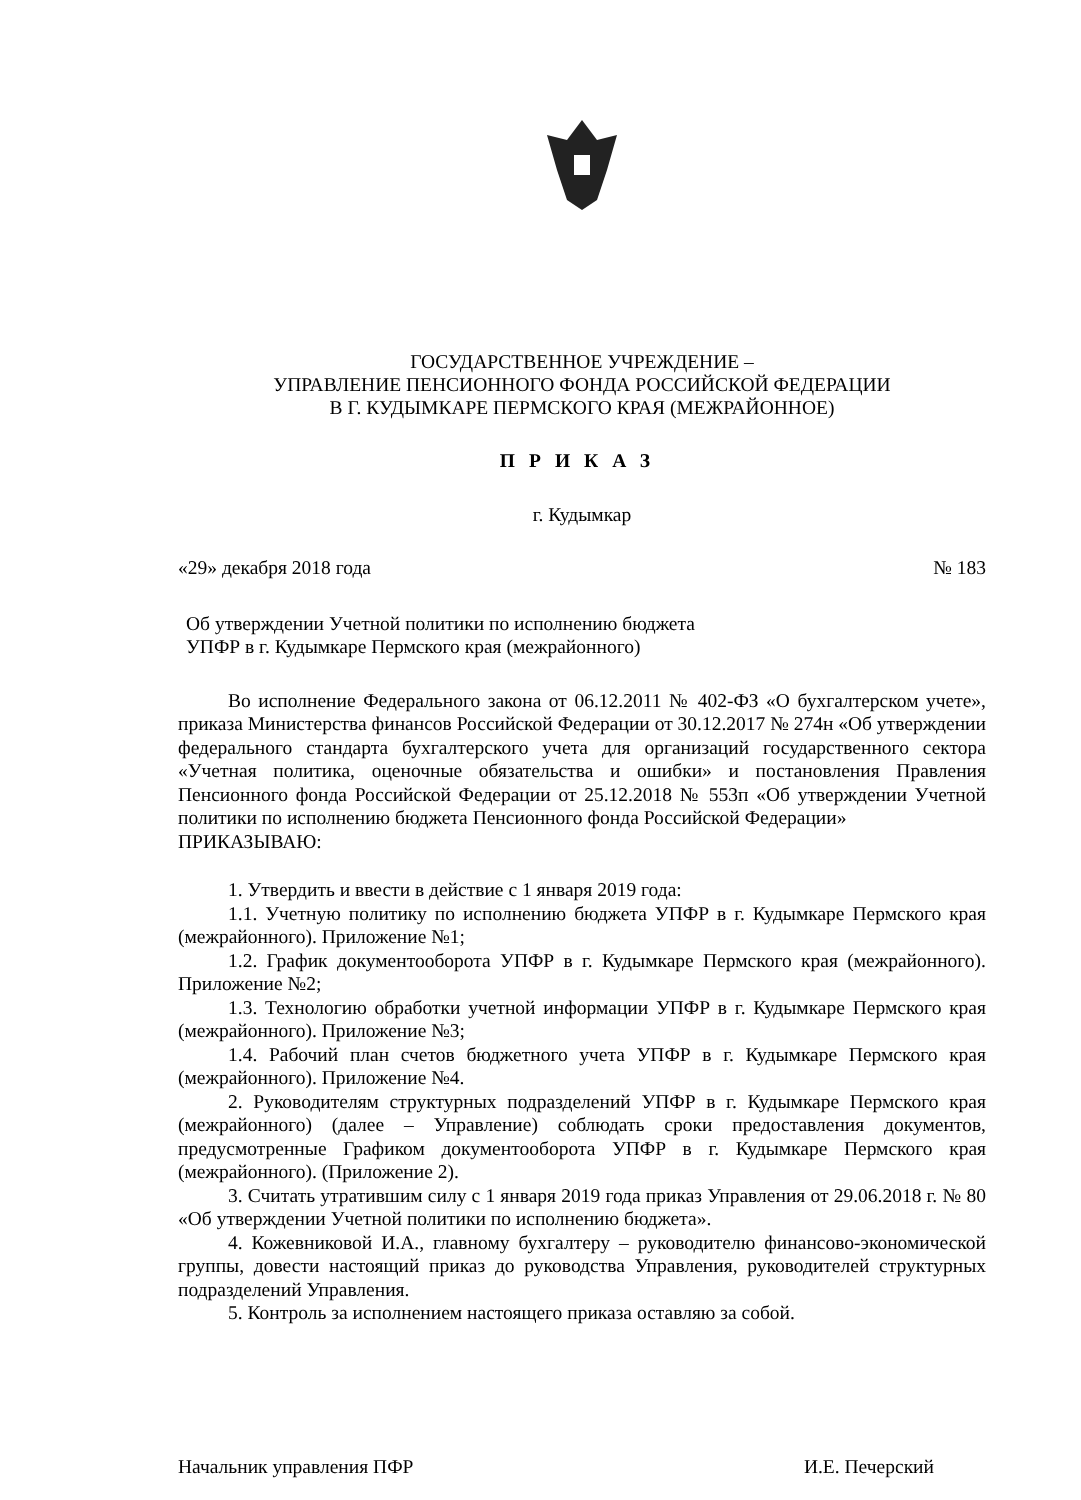ГОСУДАРСТВЕННОЕ УЧРЕЖДЕНИЕ –
УПРАВЛЕНИЕ ПЕНСИОННОГО ФОНДА РОССИЙСКОЙ ФЕДЕРАЦИИ
В Г. КУДЫМКАРЕ ПЕРМСКОГО КРАЯ (МЕЖРАЙОННОЕ)
ПРИКАЗ
г. Кудымкар
«29» декабря 2018 года № 183
Об утверждении Учетной политики по исполнению бюджета
УПФР в г. Кудымкаре Пермского края (межрайонного)
Во исполнение Федерального закона от 06.12.2011 № 402-ФЗ «О бухгалтерском учете», приказа Министерства финансов Российской Федерации от 30.12.2017 № 274н «Об утверждении федерального стандарта бухгалтерского учета для организаций государственного сектора «Учетная политика, оценочные обязательства и ошибки» и постановления Правления Пенсионного фонда Российской Федерации от 25.12.2018 № 553п «Об утверждении Учетной политики по исполнению бюджета Пенсионного фонда Российской Федерации»
ПРИКАЗЫВАЮ:
1. Утвердить и ввести в действие с 1 января 2019 года:
1.1. Учетную политику по исполнению бюджета УПФР в г. Кудымкаре Пермского края (межрайонного). Приложение №1;
1.2. График документооборота УПФР в г. Кудымкаре Пермского края (межрайонного). Приложение №2;
1.3. Технологию обработки учетной информации УПФР в г. Кудымкаре Пермского края (межрайонного). Приложение №3;
1.4. Рабочий план счетов бюджетного учета УПФР в г. Кудымкаре Пермского края (межрайонного). Приложение №4.
2. Руководителям структурных подразделений УПФР в г. Кудымкаре Пермского края (межрайонного) (далее – Управление) соблюдать сроки предоставления документов, предусмотренные Графиком документооборота УПФР в г. Кудымкаре Пермского края (межрайонного). (Приложение 2).
3. Считать утратившим силу с 1 января 2019 года приказ Управления от 29.06.2018 г. № 80 «Об утверждении Учетной политики по исполнению бюджета».
4. Кожевниковой И.А., главному бухгалтеру – руководителю финансово-экономической группы, довести настоящий приказ до руководства Управления, руководителей структурных подразделений Управления.
5. Контроль за исполнением настоящего приказа оставляю за собой.
Начальник управления ПФР И.Е. Печерский